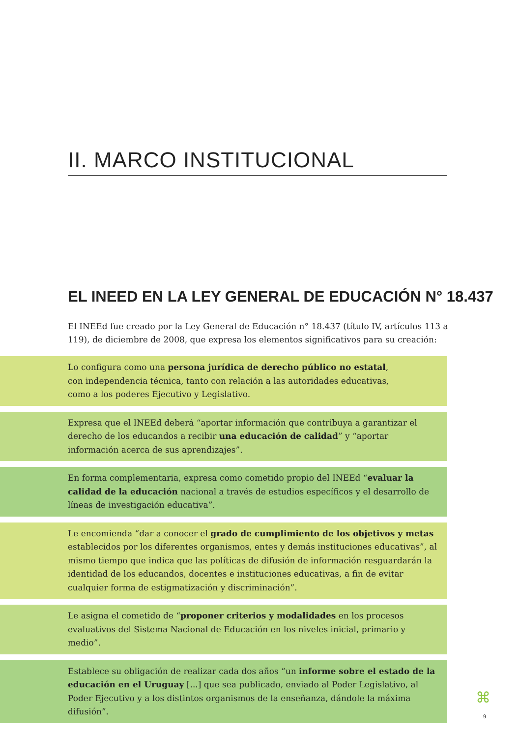II. MARCO INSTITUCIONAL
EL INEED EN LA LEY GENERAL DE EDUCACIÓN N° 18.437
El INEEd fue creado por la Ley General de Educación n° 18.437 (título IV, artículos 113 a 119), de diciembre de 2008, que expresa los elementos significativos para su creación:
Lo configura como una persona jurídica de derecho público no estatal,
con independencia técnica, tanto con relación a las autoridades educativas,
como a los poderes Ejecutivo y Legislativo.
Expresa que el INEEd deberá “aportar información que contribuya a garantizar el derecho de los educandos a recibir una educación de calidad” y “aportar información acerca de sus aprendizajes”.
En forma complementaria, expresa como cometido propio del INEEd “evaluar la calidad de la educación nacional a través de estudios específicos y el desarrollo de líneas de investigación educativa”.
Le encomienda “dar a conocer el grado de cumplimiento de los objetivos y metas establecidos por los diferentes organismos, entes y demás instituciones educativas”, al mismo tiempo que indica que las políticas de difusión de información resguardarán la identidad de los educandos, docentes e instituciones educativas, a fin de evitar cualquier forma de estigmatización y discriminación”.
Le asigna el cometido de “proponer criterios y modalidades en los procesos evaluativos del Sistema Nacional de Educación en los niveles inicial, primario y medio”.
Establece su obligación de realizar cada dos años “un informe sobre el estado de la educación en el Uruguay [...] que sea publicado, enviado al Poder Legislativo, al Poder Ejecutivo y a los distintos organismos de la enseñanza, dándole la máxima difusión”.
⌘
9